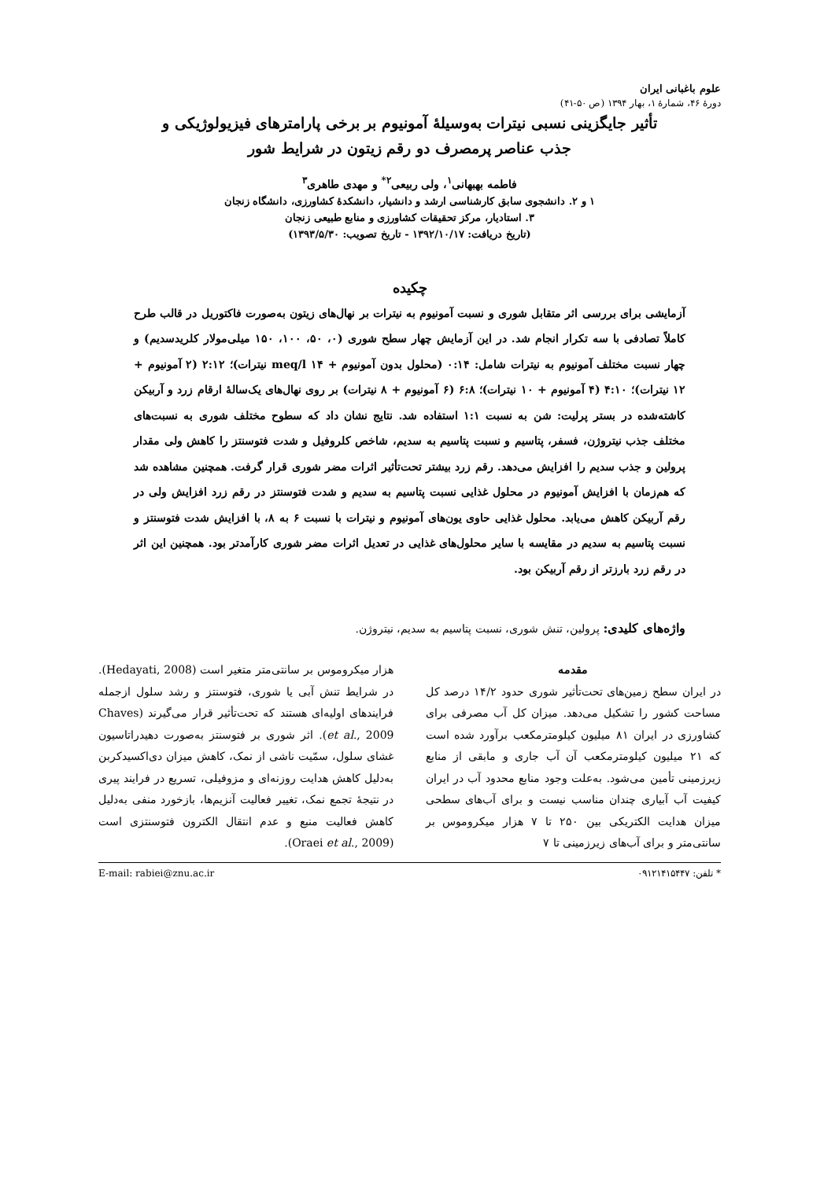علوم باغبانی ایران
دورۀ ۴۶، شمارۀ ۱، بهار ۱۳۹۴ (ص ۵۰-۴۱)
تأثیر جایگزینی نسبی نیترات به‌وسیلۀ آمونیوم بر برخی پارامترهای فیزیولوژیکی و
جذب عناصر پرمصرف دو رقم زیتون در شرایط شور
فاطمه بهبهانی<sup>۱</sup>، ولی ربیعی<sup>۲*</sup> و مهدی طاهری<sup>۳</sup>
۱ و ۲. دانشجوی سابق کارشناسی ارشد و دانشیار، دانشکدۀ کشاورزی، دانشگاه زنجان
۳. استادیار، مرکز تحقیقات کشاورزی و منابع طبیعی زنجان
(تاریخ دریافت: ۱۳۹۲/۱۰/۱۷ - تاریخ تصویب: ۱۳۹۳/۵/۳۰)
چکیده
آزمایشی برای بررسی اثر متقابل شوری و نسبت آمونیوم به نیترات بر نهال‌های زیتون به‌صورت فاکتوریل در قالب طرح کاملاً تصادفی با سه تکرار انجام شد. در این آزمایش چهار سطح شوری (۰، ۵۰، ۱۰۰، ۱۵۰ میلی‌مولار کلریدسدیم) و چهار نسبت مختلف آمونیوم به نیترات شامل: ۰:۱۴ (محلول بدون آمونیوم + ۱۴ meq/l نیترات)؛ ۲:۱۲ (۲ آمونیوم + ۱۲ نیترات)؛ ۴:۱۰ (۴ آمونیوم + ۱۰ نیترات)؛ ۶:۸ (۶ آمونیوم + ۸ نیترات) بر روی نهال‌های یک‌سالۀ ارقام زرد و آربیکن کاشته‌شده در بستر پرلیت: شن به نسبت ۱:۱ استفاده شد. نتایج نشان داد که سطوح مختلف شوری به نسبت‌های مختلف جذب نیتروژن، فسفر، پتاسیم و نسبت پتاسیم به سدیم، شاخص کلروفیل و شدت فتوسنتز را کاهش ولی مقدار پرولین و جذب سدیم را افزایش می‌دهد. رقم زرد بیشتر تحت‌تأثیر اثرات مضر شوری قرار گرفت. همچنین مشاهده شد که هم‌زمان با افزایش آمونیوم در محلول غذایی نسبت پتاسیم به سدیم و شدت فتوسنتز در رقم زرد افزایش ولی در رقم آربیکن کاهش می‌یابد. محلول غذایی حاوی یون‌های آمونیوم و نیترات با نسبت ۶ به ۸، با افزایش شدت فتوسنتز و نسبت پتاسیم به سدیم در مقایسه با سایر محلول‌های غذایی در تعدیل اثرات مضر شوری کارآمدتر بود. همچنین این اثر در رقم زرد بارزتر از رقم آربیکن بود.
واژه‌های کلیدی: پرولین، تنش شوری، نسبت پتاسیم به سدیم، نیتروژن.
مقدمه
در ایران سطح زمین‌های تحت‌تأثیر شوری حدود ۱۴/۲ درصد کل مساحت کشور را تشکیل می‌دهد. میزان کل آب مصرفی برای کشاورزی در ایران ۸۱ میلیون کیلومترمکعب برآورد شده است که ۲۱ میلیون کیلومترمکعب آن آب جاری و مابقی از منابع زیرزمینی تأمین می‌شود. به‌علت وجود منابع محدود آب در ایران کیفیت آب آبیاری چندان مناسب نیست و برای آب‌های سطحی میزان هدایت الکتریکی بین ۲۵۰ تا ۷ هزار میکروموس بر سانتی‌متر و برای آب‌های زیرزمینی تا ۷
هزار میکروموس بر سانتی‌متر متغیر است (Hedayati, 2008). در شرایط تنش آبی یا شوری، فتوسنتز و رشد سلول ازجمله فرایندهای اولیه‌ای هستند که تحت‌تأثیر قرار می‌گیرند (Chaves et al., 2009). اثر شوری بر فتوسنتز به‌صورت دهیدراتاسیون غشای سلول، سمّیت ناشی از نمک، کاهش میزان دی‌اکسیدکربن به‌دلیل کاهش هدایت روزنه‌ای و مزوفیلی، تسریع در فرایند پیری در نتیجۀ تجمع نمک، تغییر فعالیت آنزیم‌ها، بازخورد منفی به‌دلیل کاهش فعالیت منبع و عدم انتقال الکترون فتوسنتزی است (Oraei et al., 2009).
* تلفن: ۰۹۱۲۱۴۱۵۴۴۷ E-mail: rabiei@znu.ac.ir